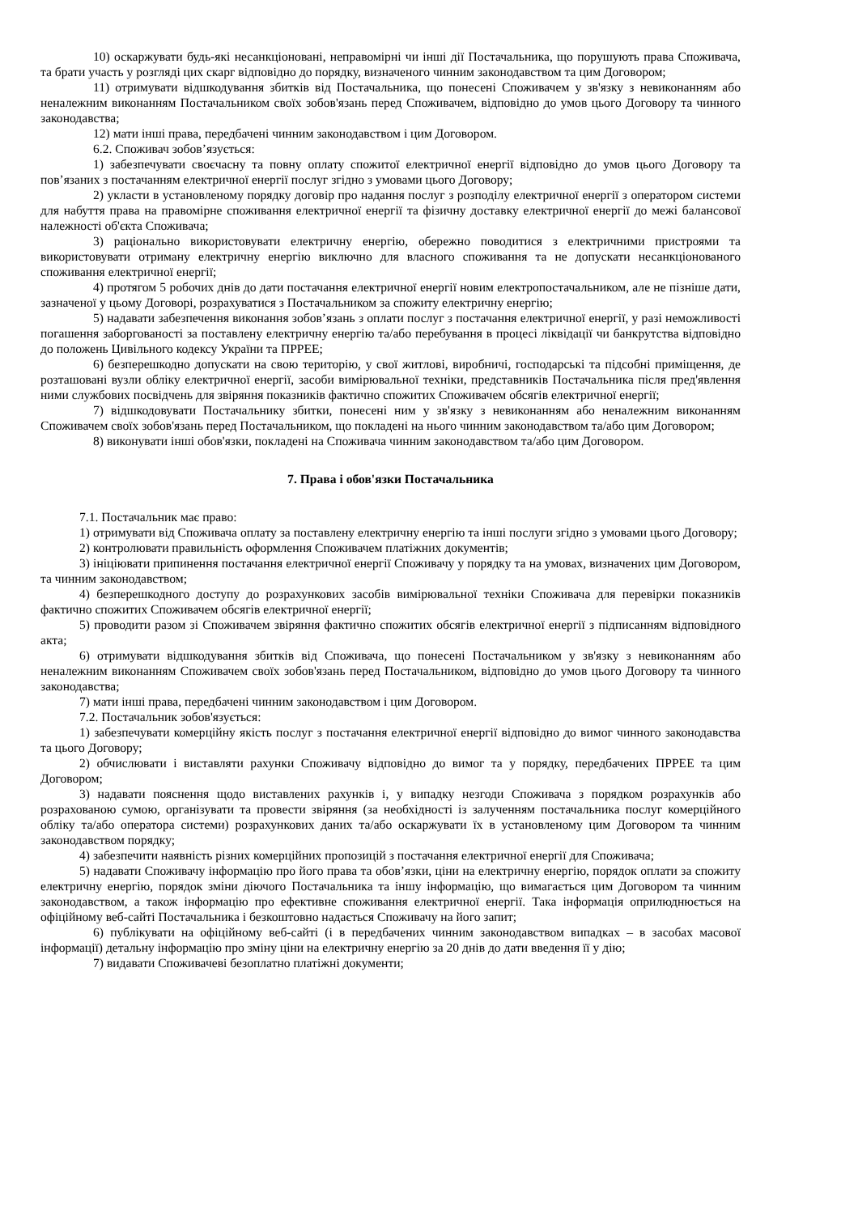10) оскаржувати будь-які несанкціоновані, неправомірні чи інші дії Постачальника, що порушують права Споживача, та брати участь у розгляді цих скарг відповідно до порядку, визначеного чинним законодавством та цим Договором;
11) отримувати відшкодування збитків від Постачальника, що понесені Споживачем у зв'язку з невиконанням або неналежним виконанням Постачальником своїх зобов'язань перед Споживачем, відповідно до умов цього Договору та чинного законодавства;
12) мати інші права, передбачені чинним законодавством і цим Договором.
6.2. Споживач зобов’язується:
1) забезпечувати своєчасну та повну оплату спожитої електричної енергії відповідно до умов цього Договору та пов’язаних з постачанням електричної енергії послуг згідно з умовами цього Договору;
2) укласти в установленому порядку договір про надання послуг з розподілу електричної енергії з оператором системи для набуття права на правомірне споживання електричної енергії та фізичну доставку електричної енергії до межі балансової належності об'єкта Споживача;
3) раціонально використовувати електричну енергію, обережно поводитися з електричними пристроями та використовувати отриману електричну енергію виключно для власного споживання та не допускати несанкціонованого споживання електричної енергії;
4) протягом 5 робочих днів до дати постачання електричної енергії новим електропостачальником, але не пізніше дати, зазначеної у цьому Договорі, розрахуватися з Постачальником за спожиту електричну енергію;
5) надавати забезпечення виконання зобов’язань з оплати послуг з постачання електричної енергії, у разі неможливості погашення заборгованості за поставлену електричну енергію та/або перебування в процесі ліквідації чи банкрутства відповідно до положень Цивільного кодексу України та ПРРЕЕ;
6) безперешкодно допускати на свою територію, у свої житлові, виробничі, господарські та підсобні приміщення, де розташовані вузли обліку електричної енергії, засоби вимірювальної техніки, представників Постачальника після пред'явлення ними службових посвідчень для звіряння показників фактично спожитих Споживачем обсягів електричної енергії;
7) відшкодовувати Постачальнику збитки, понесені ним у зв'язку з невиконанням або неналежним виконанням Споживачем своїх зобов'язань перед Постачальником, що покладені на нього чинним законодавством та/або цим Договором;
8) виконувати інші обов'язки, покладені на Споживача чинним законодавством та/або цим Договором.
7. Права і обов'язки Постачальника
7.1. Постачальник має право:
1) отримувати від Споживача оплату за поставлену електричну енергію та інші послуги згідно з умовами цього Договору;
2) контролювати правильність оформлення Споживачем платіжних документів;
3) ініціювати припинення постачання електричної енергії Споживачу у порядку та на умовах, визначених цим Договором, та чинним законодавством;
4) безперешкодного доступу до розрахункових засобів вимірювальної техніки Споживача для перевірки показників фактично спожитих Споживачем обсягів електричної енергії;
5) проводити разом зі Споживачем звіряння фактично спожитих обсягів електричної енергії з підписанням відповідного акта;
6) отримувати відшкодування збитків від Споживача, що понесені Постачальником у зв'язку з невиконанням або неналежним виконанням Споживачем своїх зобов'язань перед Постачальником, відповідно до умов цього Договору та чинного законодавства;
7) мати інші права, передбачені чинним законодавством і цим Договором.
7.2. Постачальник зобов'язується:
1) забезпечувати комерційну якість послуг з постачання електричної енергії відповідно до вимог чинного законодавства та цього Договору;
2) обчислювати і виставляти рахунки Споживачу відповідно до вимог та у порядку, передбачених ПРРЕЕ та цим Договором;
3) надавати пояснення щодо виставлених рахунків і, у випадку незгоди Споживача з порядком розрахунків або розрахованою сумою, організувати та провести звіряння (за необхідності із залученням постачальника послуг комерційного обліку та/або оператора системи) розрахункових даних та/або оскаржувати їх в установленому цим Договором та чинним законодавством порядку;
4) забезпечити наявність різних комерційних пропозицій з постачання електричної енергії для Споживача;
5) надавати Споживачу інформацію про його права та обов’язки, ціни на електричну енергію, порядок оплати за спожиту електричну енергію, порядок зміни діючого Постачальника та іншу інформацію, що вимагається цим Договором та чинним законодавством, а також інформацію про ефективне споживання електричної енергії. Така інформація оприлюднюється на офіційному веб-сайті Постачальника і безкоштовно надається Споживачу на його запит;
6) публікувати на офіційному веб-сайті (і в передбачених чинним законодавством випадках – в засобах масової інформації) детальну інформацію про зміну ціни на електричну енергію за 20 днів до дати введення її у дію;
7) видавати Споживачеві безоплатно платіжні документи;